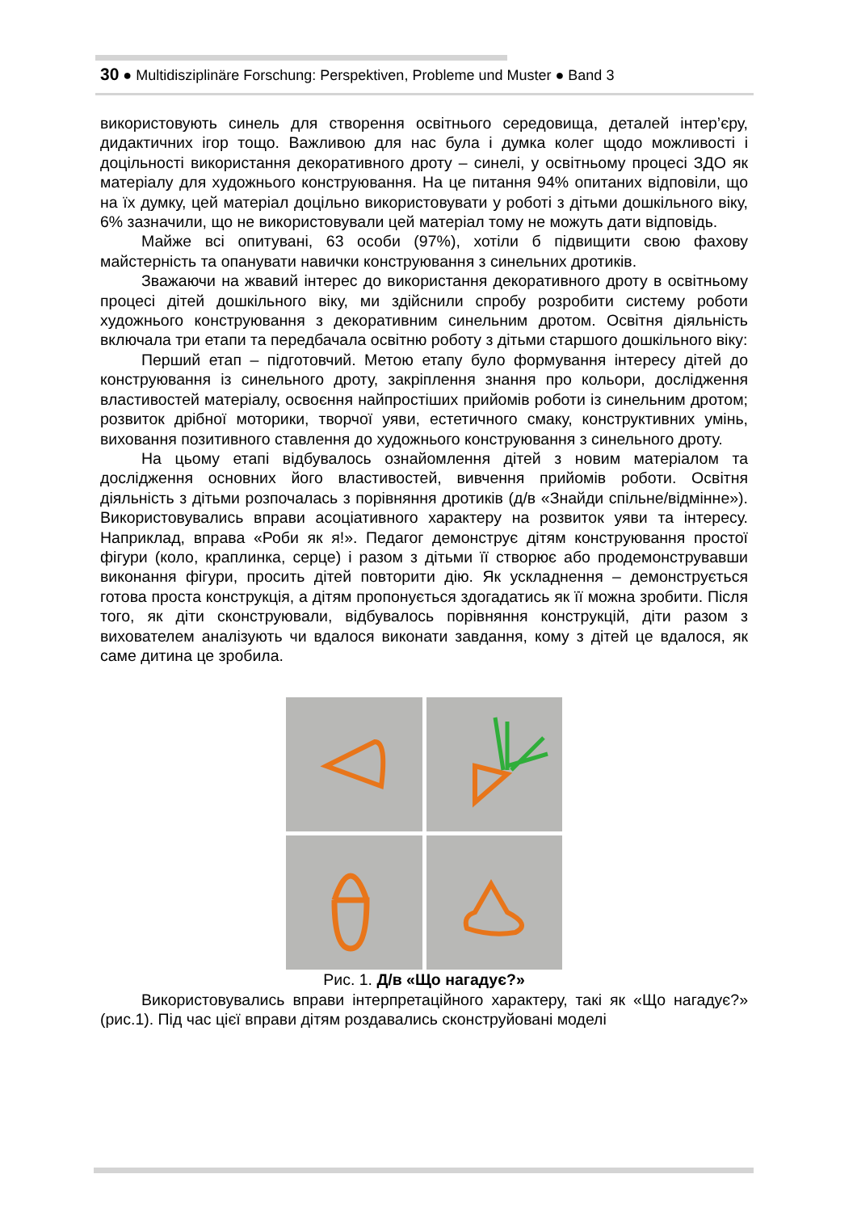30 ● Multidisziplinäre Forschung: Perspektiven, Probleme und Muster ● Band 3
використовують синель для створення освітнього середовища, деталей інтер’єру, дидактичних ігор тощо. Важливою для нас була і думка колег щодо можливості і доцільності використання декоративного дроту – синелі, у освітньому процесі ЗДО як матеріалу для художнього конструювання. На це питання 94% опитаних відповіли, що на їх думку, цей матеріал доцільно використовувати у роботі з дітьми дошкільного віку, 6% зазначили, що не використовували цей матеріал тому не можуть дати відповідь.
Майже всі опитувані, 63 особи (97%), хотіли б підвищити свою фахову майстерність та опанувати навички конструювання з синельних дротиків.
Зважаючи на жвавий інтерес до використання декоративного дроту в освітньому процесі дітей дошкільного віку, ми здійснили спробу розробити систему роботи художнього конструювання з декоративним синельним дротом. Освітня діяльність включала три етапи та передбачала освітню роботу з дітьми старшого дошкільного віку:
Перший етап – підготовчий. Метою етапу було формування інтересу дітей до конструювання із синельного дроту, закріплення знання про кольори, дослідження властивостей матеріалу, освоєння найпростіших прийомів роботи із синельним дротом; розвиток дрібної моторики, творчої уяви, естетичного смаку, конструктивних умінь, виховання позитивного ставлення до художнього конструювання з синельного дроту.
На цьому етапі відбувалось ознайомлення дітей з новим матеріалом та дослідження основних його властивостей, вивчення прийомів роботи. Освітня діяльність з дітьми розпочалась з порівняння дротиків (д/в «Знайди спільне/відмінне»). Використовувались вправи асоціативного характеру на розвиток уяви та інтересу. Наприклад, вправа «Роби як я!». Педагог демонструє дітям конструювання простої фігури (коло, краплинка, серце) і разом з дітьми її створює або продемонструвавши виконання фігури, просить дітей повторити дію. Як ускладнення – демонструється готова проста конструкція, а дітям пропонується здогадатись як її можна зробити. Після того, як діти сконструювали, відбувалось порівняння конструкцій, діти разом з вихователем аналізують чи вдалося виконати завдання, кому з дітей це вдалося, як саме дитина це зробила.
Рис. 1. Д/в «Що нагадує?»
Використовувались вправи інтерпретаційного характеру, такі як «Що нагадує?» (рис.1). Під час цієї вправи дітям роздавались сконструйовані моделі